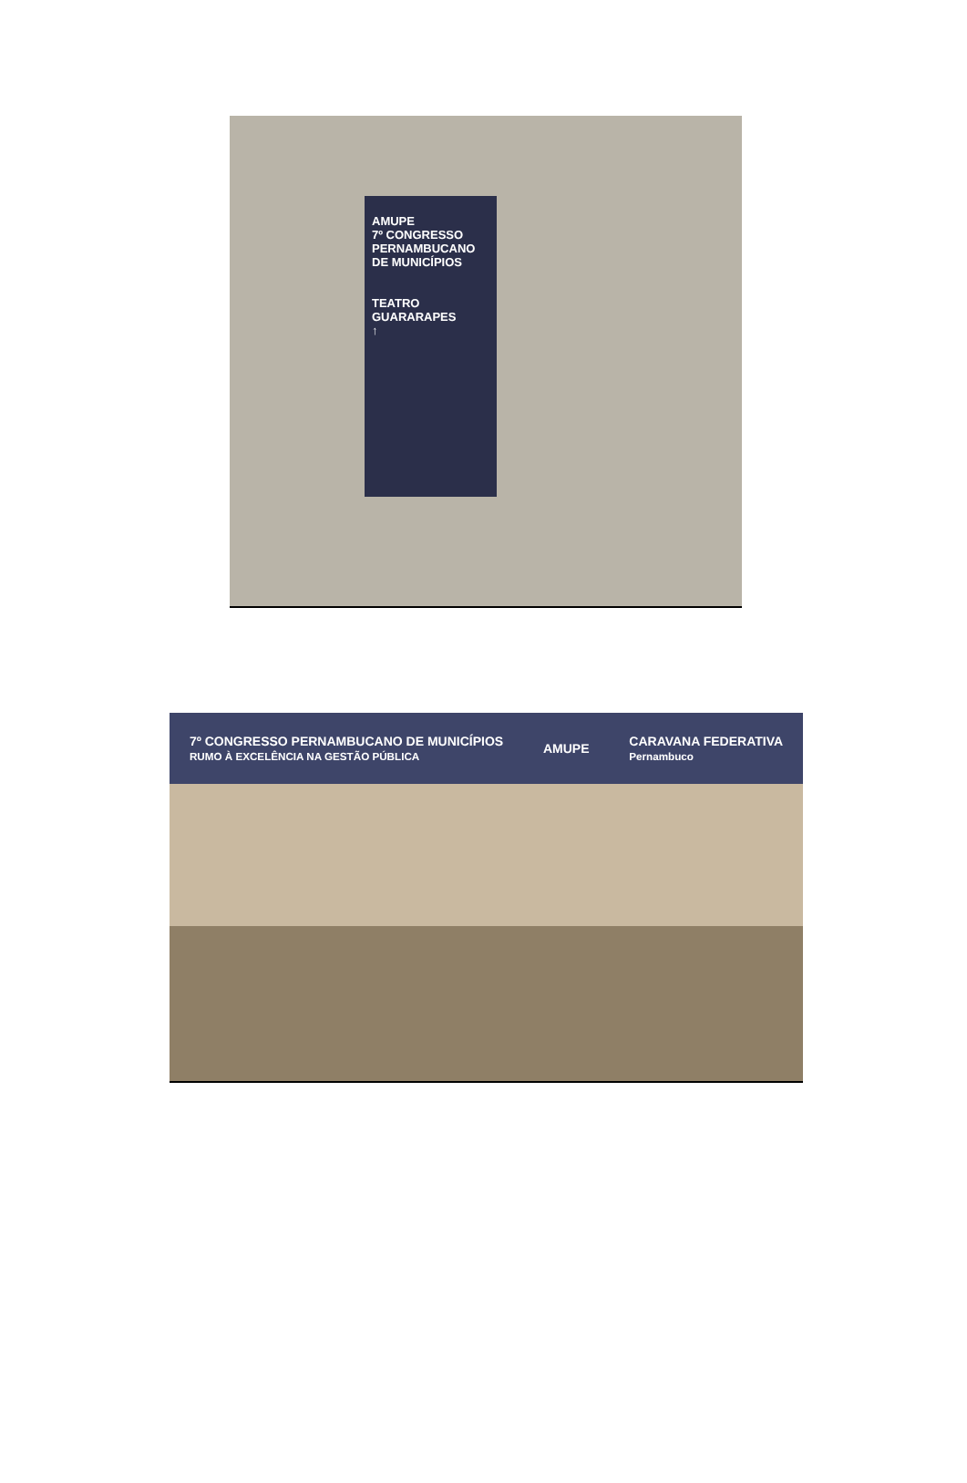AMUPE
7º CONGRESSO PERNAMBUCANO DE MUNICÍPIOS
TEATRO GUARARAPES
↑
7º CONGRESSO PERNAMBUCANO DE MUNICÍPIOS
RUMO À EXCELÊNCIA NA GESTÃO PÚBLICA AMUPE CARAVANA FEDERATIVA
Pernambuco